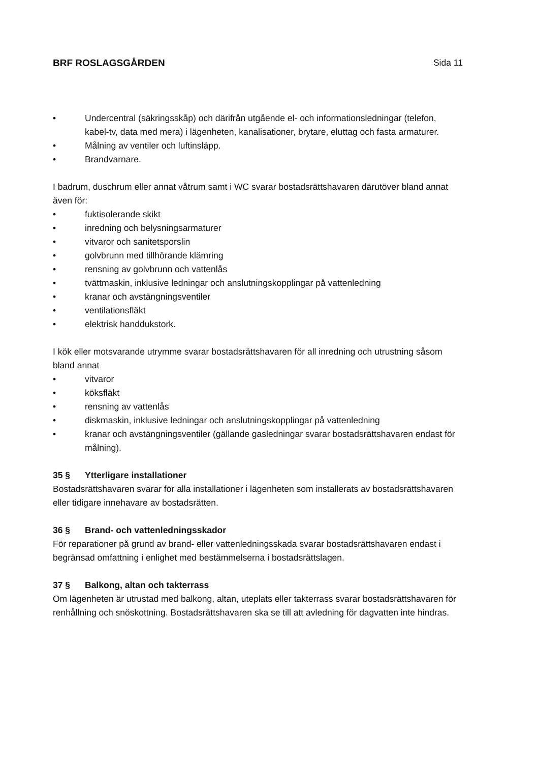BRF ROSLAGSGÅRDEN Sida 11
• Undercentral (säkringsskåp) och därifrån utgående el- och informationsledningar (telefon, kabel-tv, data med mera) i lägenheten, kanalisationer, brytare, eluttag och fasta armaturer.
• Målning av ventiler och luftinsläpp.
• Brandvarnare.
I badrum, duschrum eller annat våtrum samt i WC svarar bostadsrättshavaren därutöver bland annat även för:
• fuktisolerande skikt
• inredning och belysningsarmaturer
• vitvaror och sanitetsporslin
• golvbrunn med tillhörande klämring
• rensning av golvbrunn och vattenlås
• tvättmaskin, inklusive ledningar och anslutningskopplingar på vattenledning
• kranar och avstängningsventiler
• ventilationsfläkt
• elektrisk handdukstork.
I kök eller motsvarande utrymme svarar bostadsrättshavaren för all inredning och utrustning såsom bland annat
• vitvaror
• köksfläkt
• rensning av vattenlås
• diskmaskin, inklusive ledningar och anslutningskopplingar på vattenledning
• kranar och avstängningsventiler (gällande gasledningar svarar bostadsrättshavaren endast för målning).
35 § Ytterligare installationer
Bostadsrättshavaren svarar för alla installationer i lägenheten som installerats av bostadsrättshavaren eller tidigare innehavare av bostadsrätten.
36 § Brand- och vattenledningsskador
För reparationer på grund av brand- eller vattenledningsskada svarar bostadsrättshavaren endast i begränsad omfattning i enlighet med bestämmelserna i bostadsrättslagen.
37 § Balkong, altan och takterrass
Om lägenheten är utrustad med balkong, altan, uteplats eller takterrass svarar bostadsrättshavaren för renhållning och snöskottning. Bostadsrättshavaren ska se till att avledning för dagvatten inte hindras.